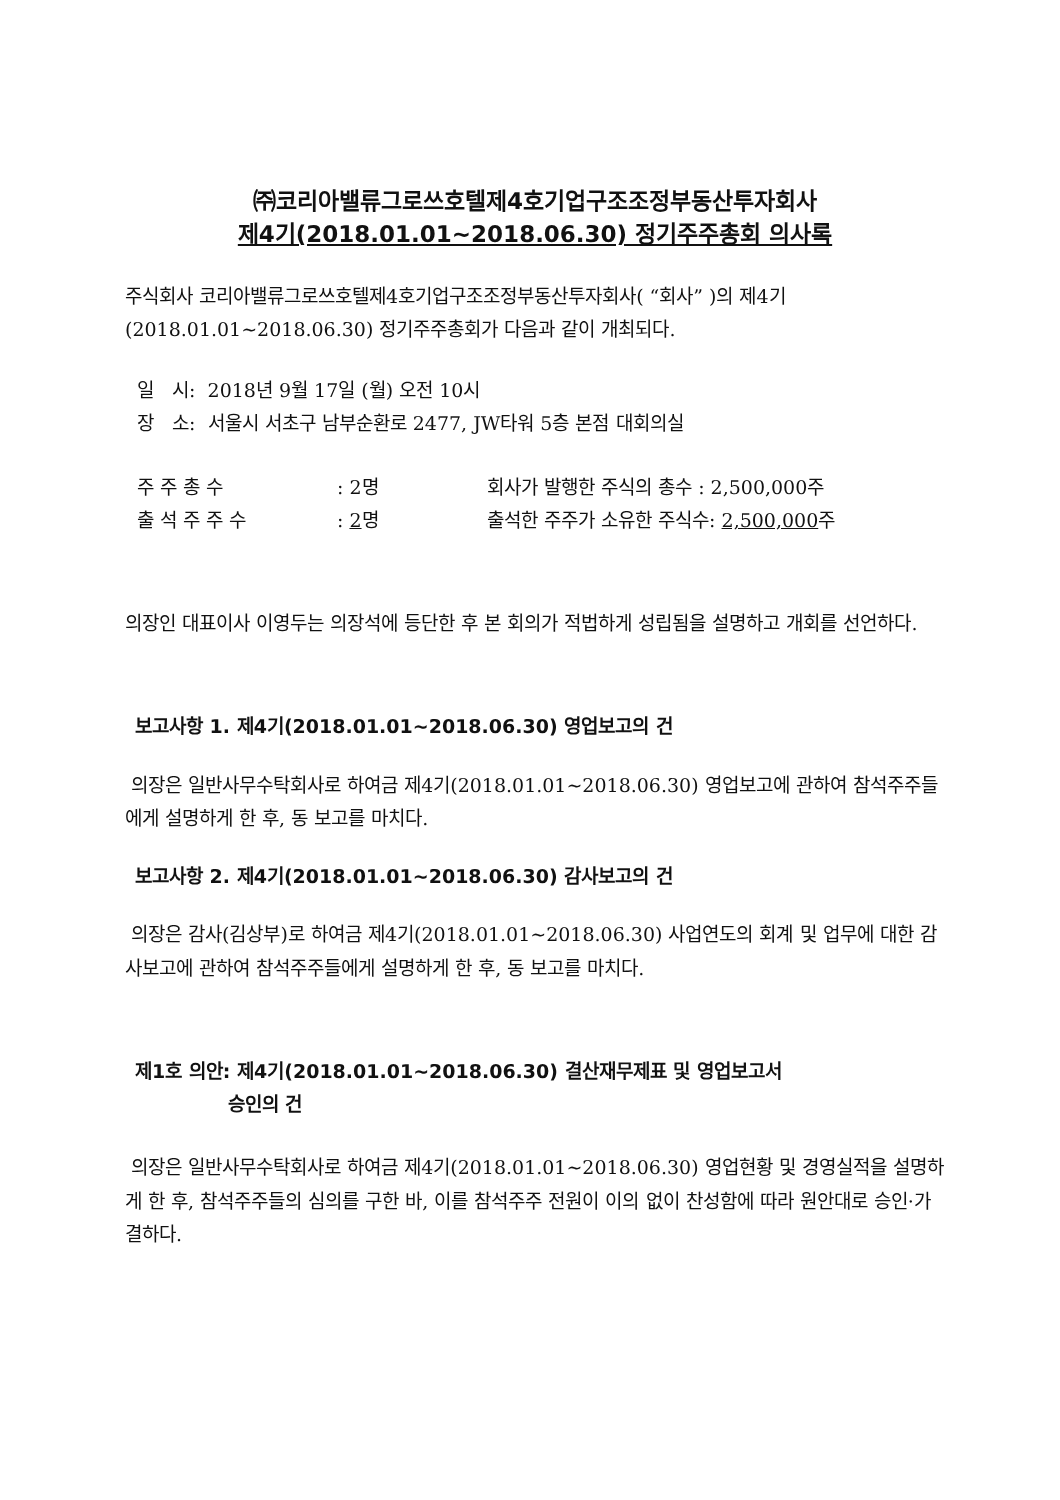㈜코리아밸류그로쓰호텔제4호기업구조조정부동산투자회사
제4기(2018.01.01~2018.06.30) 정기주주총회 의사록
주식회사 코리아밸류그로쓰호텔제4호기업구조조정부동산투자회사( “회사” )의 제4기 (2018.01.01~2018.06.30) 정기주주총회가 다음과 같이 개최되다.
일 시: 2018년 9월 17일 (월) 오전 10시
장 소: 서울시 서초구 남부순환로 2477, JW타워 5층 본점 대회의실
주 주 총 수
: 2명
회사가 발행한 주식의 총수 : 2,500,000주
출 석 주 주 수
: 2명
출석한 주주가 소유한 주식수: 2,500,000주
의장인 대표이사 이영두는 의장석에 등단한 후 본 회의가 적법하게 성립됨을 설명하고 개회를 선언하다.
보고사항 1. 제4기(2018.01.01~2018.06.30) 영업보고의 건
의장은 일반사무수탁회사로 하여금 제4기(2018.01.01~2018.06.30) 영업보고에 관하여 참석주주들에게 설명하게 한 후, 동 보고를 마치다.
보고사항 2. 제4기(2018.01.01~2018.06.30) 감사보고의 건
의장은 감사(김상부)로 하여금 제4기(2018.01.01~2018.06.30) 사업연도의 회계 및 업무에 대한 감사보고에 관하여 참석주주들에게 설명하게 한 후, 동 보고를 마치다.
제1호 의안: 제4기(2018.01.01~2018.06.30) 결산재무제표 및 영업보고서
승인의 건
의장은 일반사무수탁회사로 하여금 제4기(2018.01.01~2018.06.30) 영업현황 및 경영실적을 설명하게 한 후, 참석주주들의 심의를 구한 바, 이를 참석주주 전원이 이의 없이 찬성함에 따라 원안대로 승인·가결하다.